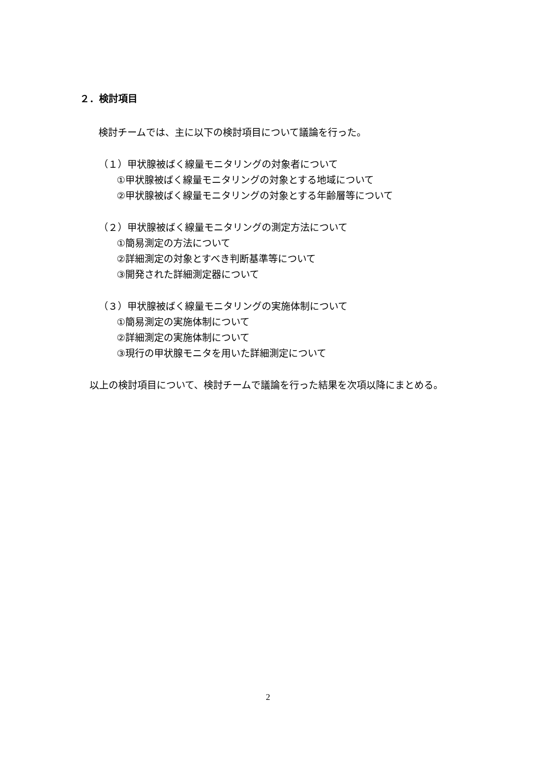２．検討項目
検討チームでは、主に以下の検討項目について議論を行った。
（１）甲状腺被ばく線量モニタリングの対象者について
①甲状腺被ばく線量モニタリングの対象とする地域について
②甲状腺被ばく線量モニタリングの対象とする年齢層等について
（２）甲状腺被ばく線量モニタリングの測定方法について
①簡易測定の方法について
②詳細測定の対象とすべき判断基準等について
③開発された詳細測定器について
（３）甲状腺被ばく線量モニタリングの実施体制について
①簡易測定の実施体制について
②詳細測定の実施体制について
③現行の甲状腺モニタを用いた詳細測定について
　以上の検討項目について、検討チームで議論を行った結果を次項以降にまとめる。
2